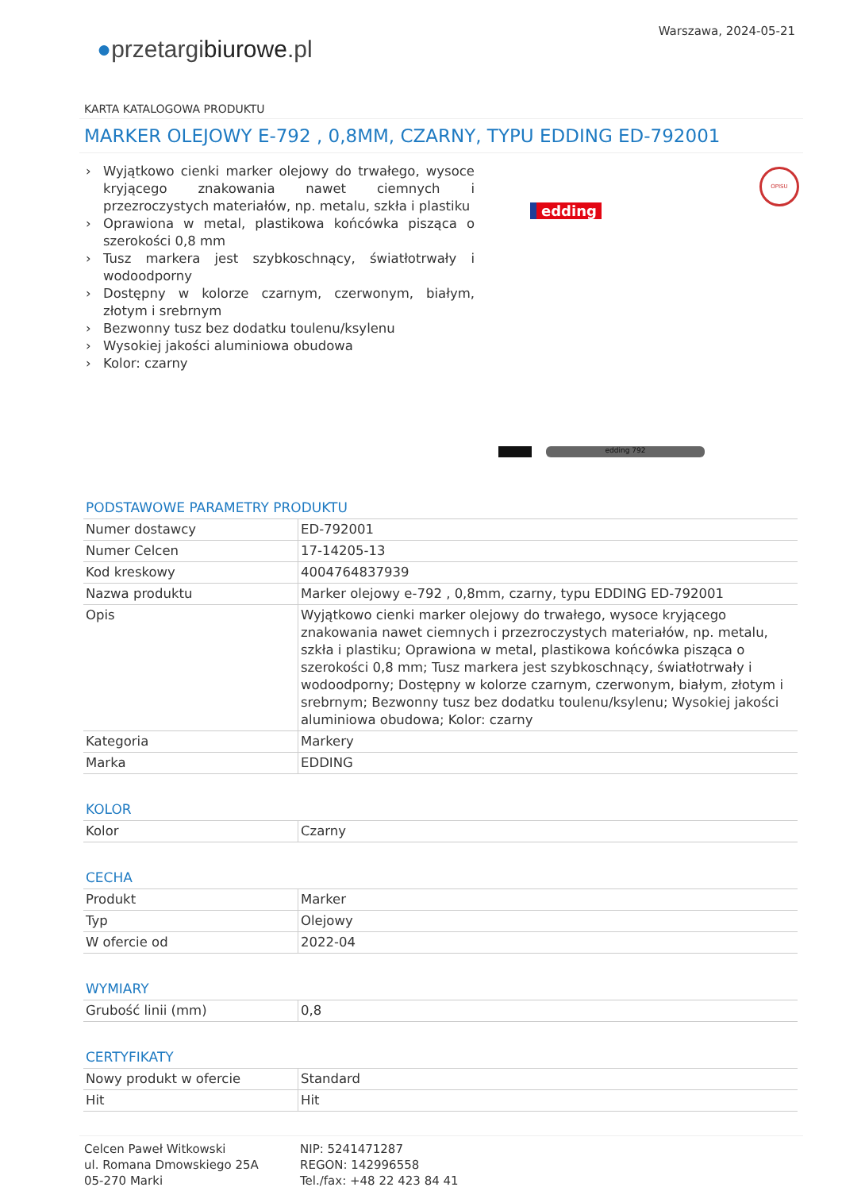●przetargibiurowe.pl
Warszawa, 2024-05-21
KARTA KATALOGOWA PRODUKTU
MARKER OLEJOWY E-792 , 0,8MM, CZARNY, TYPU EDDING ED-792001
› Wyjątkowo cienki marker olejowy do trwałego, wysoce kryjącego znakowania nawet ciemnych i przezroczystych materiałów, np. metalu, szkła i plastiku
› Oprawiona w metal, plastikowa końcówka pisząca o szerokości 0,8 mm
› Tusz markera jest szybkoschnący, światłotrwały i wodoodporny
› Dostępny w kolorze czarnym, czerwonym, białym, złotym i srebrnym
› Bezwonny tusz bez dodatku toulenu/ksylenu
› Wysokiej jakości aluminiowa obudowa
› Kolor: czarny
edding
OPISU
edding 792
PODSTAWOWE PARAMETRY PRODUKTU
| Numer dostawcy | ED-792001 |
| Numer Celcen | 17-14205-13 |
| Kod kreskowy | 4004764837939 |
| Nazwa produktu | Marker olejowy e-792 , 0,8mm, czarny, typu EDDING ED-792001 |
| Opis | Wyjątkowo cienki marker olejowy do trwałego, wysoce kryjącego znakowania nawet ciemnych i przezroczystych materiałów, np. metalu, szkła i plastiku; Oprawiona w metal, plastikowa końcówka pisząca o szerokości 0,8 mm; Tusz markera jest szybkoschnący, światłotrwały i wodoodporny; Dostępny w kolorze czarnym, czerwonym, białym, złotym i srebrnym; Bezwonny tusz bez dodatku toulenu/ksylenu; Wysokiej jakości aluminiowa obudowa; Kolor: czarny |
| Kategoria | Markery |
| Marka | EDDING |
KOLOR
| Kolor | Czarny |
CECHA
| Produkt | Marker |
| Typ | Olejowy |
| W ofercie od | 2022-04 |
WYMIARY
| Grubość linii (mm) | 0,8 |
CERTYFIKATY
| Nowy produkt w ofercie | Standard |
| Hit | Hit |
Celcen Paweł Witkowski
ul. Romana Dmowskiego 25A
05-270 Marki
NIP: 5241471287
REGON: 142996558
Tel./fax: +48 22 423 84 41